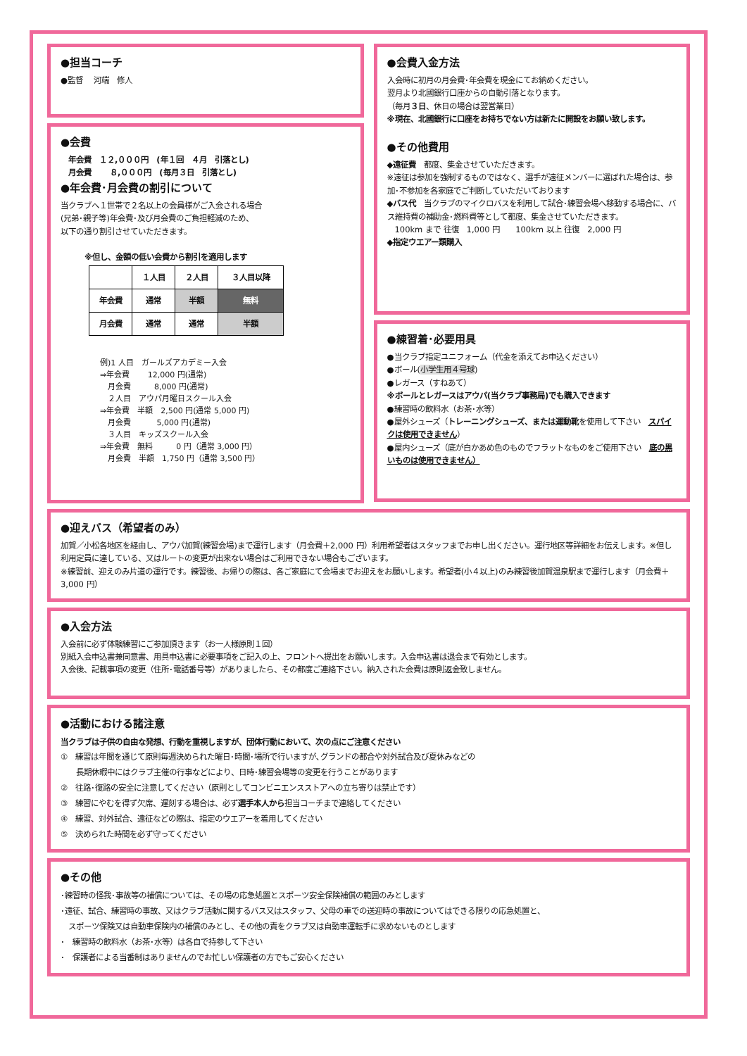●担当コーチ
●監督　 河端　修人
●会費
　年会費　１２,０００円　(年１回　４月　引落とし)
　月会費　　 ８,０００円　(毎月３日　引落とし)
●年会費･月会費の割引について
当クラブへ１世帯で２名以上の会員様がご入会される場合
(兄弟･親子等)年会費･及び月会費のご負担軽減のため、
以下の通り割引させていただきます。
※但し、金額の低い会費から割引を適用します
| | １人目 | ２人目 | ３人目以降 |
| --- | --- | --- | --- |
| 年会費 | 通常 | 半額 | 無料 |
| 月会費 | 通常 | 通常 | 半額 |
例)1 人目　ガールズアカデミー入会
⇒年会費　　 12,000 円(通常)
　月会費　　　8,000 円(通常)
　２人目　アウパ月曜日スクール入会
⇒年会費　半額　2,500 円(通常 5,000 円)
　月会費　　　 5,000 円(通常)
　３人目　キッズスクール入会
⇒年会費　無料　　　0 円（通常 3,000 円）
　月会費　半額　1,750 円（通常 3,500 円）
●会費入金方法
入会時に初月の月会費･年会費を現金にてお納めください。
翌月より北國銀行口座からの自動引落となります。
（毎月３日、休日の場合は翌営業日）
※現在、北國銀行に口座をお持ちでない方は新たに開設をお願い致します。
●その他費用
◆遠征費　都度、集金させていただきます。
※遠征は参加を強制するものではなく、選手が遠征メンバーに選ばれた場合は、参加･不参加を各家庭でご判断していただいております
◆バス代　当クラブのマイクロバスを利用して試合･練習会場へ移動する場合に、バス維持費の補助金･燃料費等として都度、集金させていただきます。
　100km まで 往復　1,000 円　　100km 以上 往復　2,000 円
◆指定ウエアー類購入
●練習着･必要用具
●当クラブ指定ユニフォーム（代金を添えてお申込ください）
●ボール(小学生用４号球)
●レガース（すねあて）
※ボールとレガースはアウパ(当クラブ事務局)でも購入できます
●練習時の飲料水（お茶･水等）
●屋外シューズ（トレーニングシューズ、または運動靴を使用して下さい　スパイクは使用できません）
●屋内シューズ（底が白かあめ色のものでフラットなものをご使用下さい　底の黒いものは使用できません）
●迎えバス（希望者のみ）
加賀／小松各地区を経由し、アウパ加賀(練習会場)まで運行します（月会費＋2,000 円）利用希望者はスタッフまでお申し出ください。運行地区等詳細をお伝えします。※但し利用定員に達している、又はルートの変更が出来ない場合はご利用できない場合もございます。
※練習前、迎えのみ片道の運行です。練習後、お帰りの際は、各ご家庭にて会場までお迎えをお願いします。希望者(小４以上)のみ練習後加賀温泉駅まで運行します（月会費＋3,000 円）
●入会方法
入会前に必ず体験練習にご参加頂きます（お一人様原則１回）
別紙入会申込書兼同意書、用具申込書に必要事項をご記入の上、フロントへ提出をお願いします。入会申込書は退会まで有効とします。
入会後、記載事項の変更（住所･電話番号等）がありましたら、その都度ご連絡下さい。納入された会費は原則返金致しません。
●活動における諸注意
当クラブは子供の自由な発想、行動を重視しますが、団体行動において、次の点にご注意ください
①　練習は年間を通じて原則毎週決められた曜日･時間･場所で行いますが､グランドの都合や対外試合及び夏休みなどの
　　長期休暇中にはクラブ主催の行事などにより、日時･練習会場等の変更を行うことがあります
②　往路･復路の安全に注意してください（原則としてコンビニエンスストアへの立ち寄りは禁止です）
③　練習にやむを得ず欠席、遅刻する場合は、必ず選手本人から担当コーチまで連絡してください
④　練習、対外試合、遠征などの際は、指定のウエアーを着用してください
⑤　決められた時間を必ず守ってください
●その他
･練習時の怪我･事故等の補償については、その場の応急処置とスポーツ安全保険補償の範囲のみとします
･遠征、試合、練習時の事故、又はクラブ活動に関するバス又はスタッフ、父母の車での送迎時の事故についてはできる限りの応急処置と、
　スポーツ保険又は自動車保険内の補償のみとし、その他の責をクラブ又は自動車運転手に求めないものとします
･　練習時の飲料水（お茶･水等）は各自で持参して下さい
･　保護者による当番制はありませんのでお忙しい保護者の方でもご安心ください